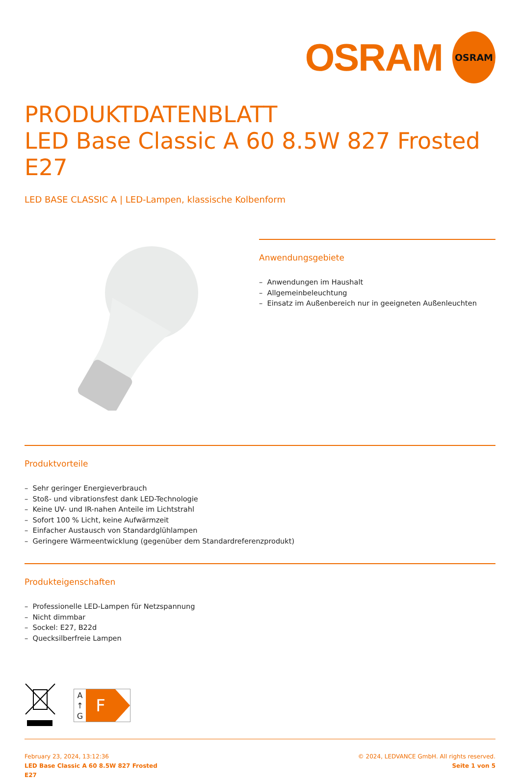OSRAM
OSRAM
PRODUKTDATENBLATT
LED Base Classic A 60 8.5W 827 Frosted E27
LED BASE CLASSIC A | LED-Lampen, klassische Kolbenform
Anwendungsgebiete
– Anwendungen im Haushalt
– Allgemeinbeleuchtung
– Einsatz im Außenbereich nur in geeigneten Außenleuchten
Produktvorteile
– Sehr geringer Energieverbrauch
– Stoß- und vibrationsfest dank LED-Technologie
– Keine UV- und IR-nahen Anteile im Lichtstrahl
– Sofort 100 % Licht, keine Aufwärmzeit
– Einfacher Austausch von Standardglühlampen
– Geringere Wärmeentwicklung (gegenüber dem Standardreferenzprodukt)
Produkteigenschaften
– Professionelle LED-Lampen für Netzspannung
– Nicht dimmbar
– Sockel: E27, B22d
– Quecksilberfreie Lampen
A
↑
G
F
February 23, 2024, 13:12:36
LED Base Classic A 60 8.5W 827 Frosted
E27
© 2024, LEDVANCE GmbH. All rights reserved.
Seite 1 von 5